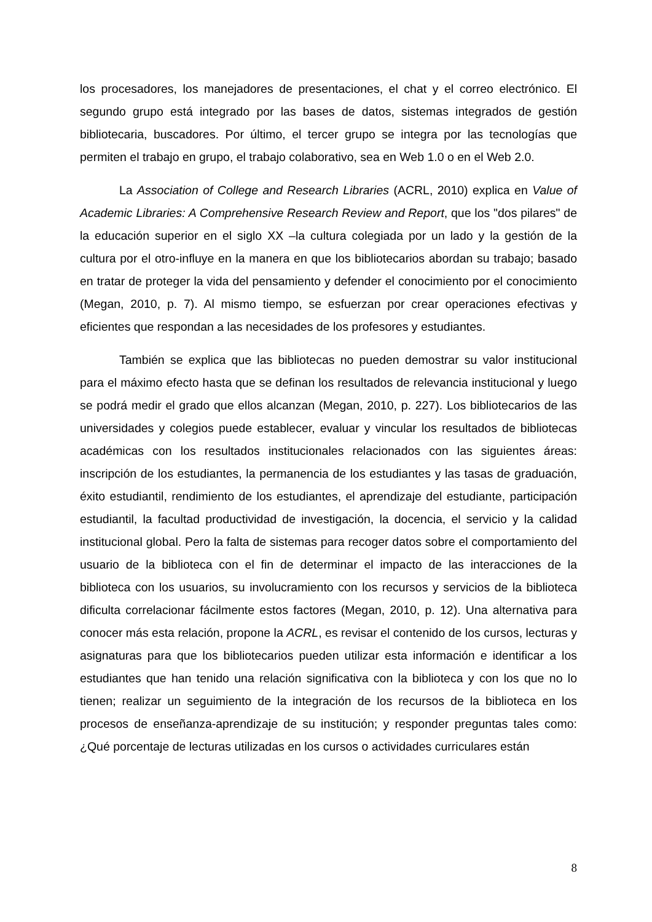los procesadores, los manejadores de presentaciones, el chat y el correo electrónico. El segundo grupo está integrado por las bases de datos, sistemas integrados de gestión bibliotecaria, buscadores. Por último, el tercer grupo se integra por las tecnologías que permiten el trabajo en grupo, el trabajo colaborativo, sea en Web 1.0 o en el Web 2.0.
La Association of College and Research Libraries (ACRL, 2010) explica en Value of Academic Libraries: A Comprehensive Research Review and Report, que los "dos pilares" de la educación superior en el siglo XX –la cultura colegiada por un lado y la gestión de la cultura por el otro-influye en la manera en que los bibliotecarios abordan su trabajo; basado en tratar de proteger la vida del pensamiento y defender el conocimiento por el conocimiento (Megan, 2010, p. 7). Al mismo tiempo, se esfuerzan por crear operaciones efectivas y eficientes que respondan a las necesidades de los profesores y estudiantes.
También se explica que las bibliotecas no pueden demostrar su valor institucional para el máximo efecto hasta que se definan los resultados de relevancia institucional y luego se podrá medir el grado que ellos alcanzan (Megan, 2010, p. 227). Los bibliotecarios de las universidades y colegios puede establecer, evaluar y vincular los resultados de bibliotecas académicas con los resultados institucionales relacionados con las siguientes áreas: inscripción de los estudiantes, la permanencia de los estudiantes y las tasas de graduación, éxito estudiantil, rendimiento de los estudiantes, el aprendizaje del estudiante, participación estudiantil, la facultad productividad de investigación, la docencia, el servicio y la calidad institucional global. Pero la falta de sistemas para recoger datos sobre el comportamiento del usuario de la biblioteca con el fin de determinar el impacto de las interacciones de la biblioteca con los usuarios, su involucramiento con los recursos y servicios de la biblioteca dificulta correlacionar fácilmente estos factores (Megan, 2010, p. 12). Una alternativa para conocer más esta relación, propone la ACRL, es revisar el contenido de los cursos, lecturas y asignaturas para que los bibliotecarios pueden utilizar esta información e identificar a los estudiantes que han tenido una relación significativa con la biblioteca y con los que no lo tienen; realizar un seguimiento de la integración de los recursos de la biblioteca en los procesos de enseñanza-aprendizaje de su institución; y responder preguntas tales como: ¿Qué porcentaje de lecturas utilizadas en los cursos o actividades curriculares están
8